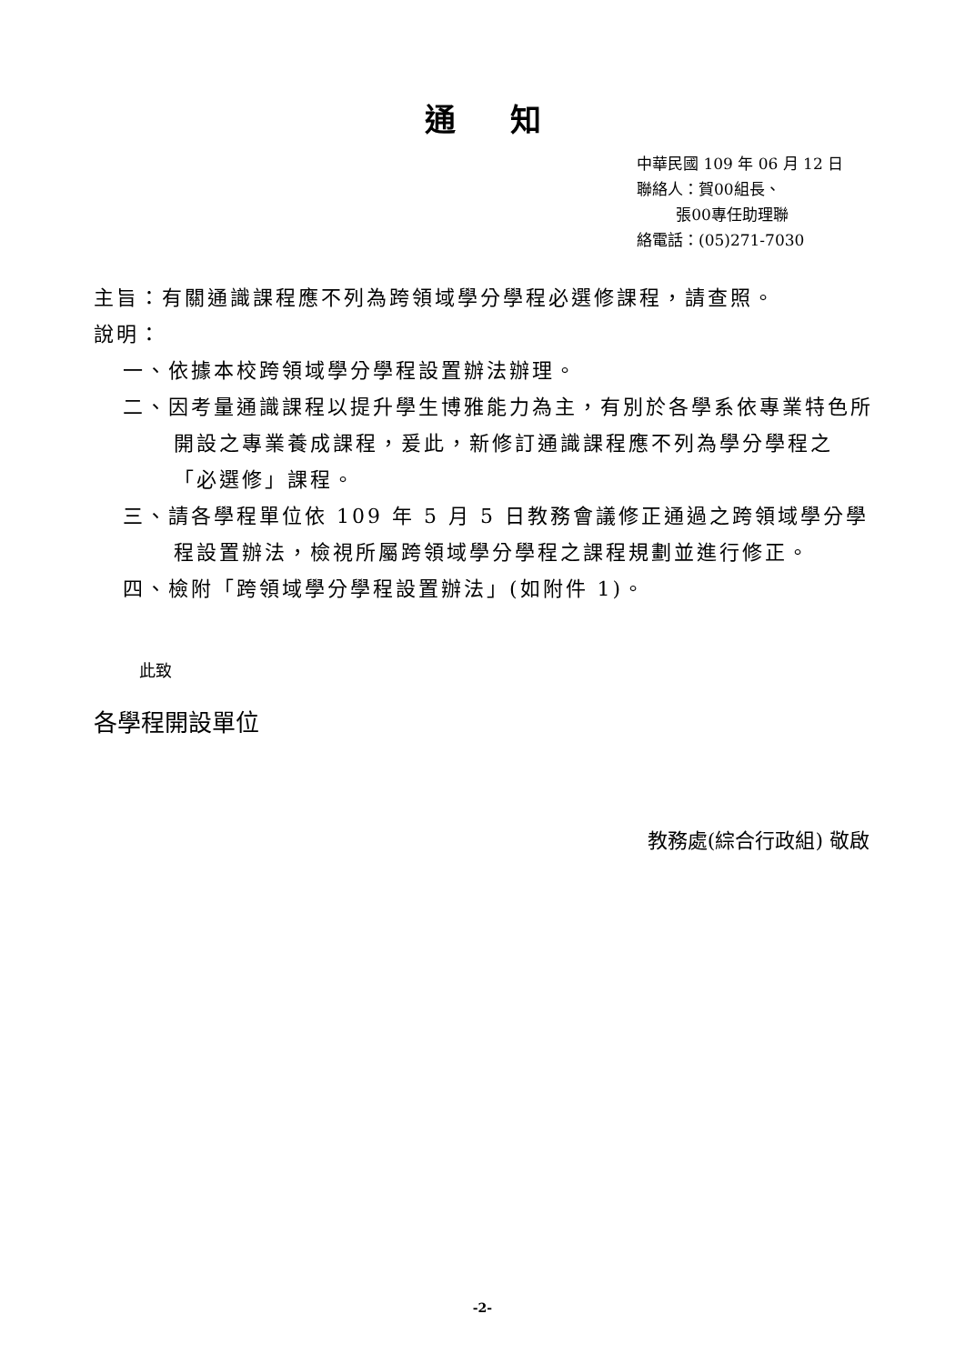通知
中華民國 109 年 06 月 12 日
聯絡人：賀00組長、
張00專任助理聯
絡電話：(05)271-7030
主旨：有關通識課程應不列為跨領域學分學程必選修課程，請查照。
說明：
一、依據本校跨領域學分學程設置辦法辦理。
二、因考量通識課程以提升學生博雅能力為主，有別於各學系依專業特色所開設之專業養成課程，爰此，新修訂通識課程應不列為學分學程之「必選修」課程。
三、請各學程單位依 109 年 5 月 5 日教務會議修正通過之跨領域學分學程設置辦法，檢視所屬跨領域學分學程之課程規劃並進行修正。
四、檢附「跨領域學分學程設置辦法」(如附件 1)。
此致
各學程開設單位
教務處(綜合行政組) 敬啟
-2-